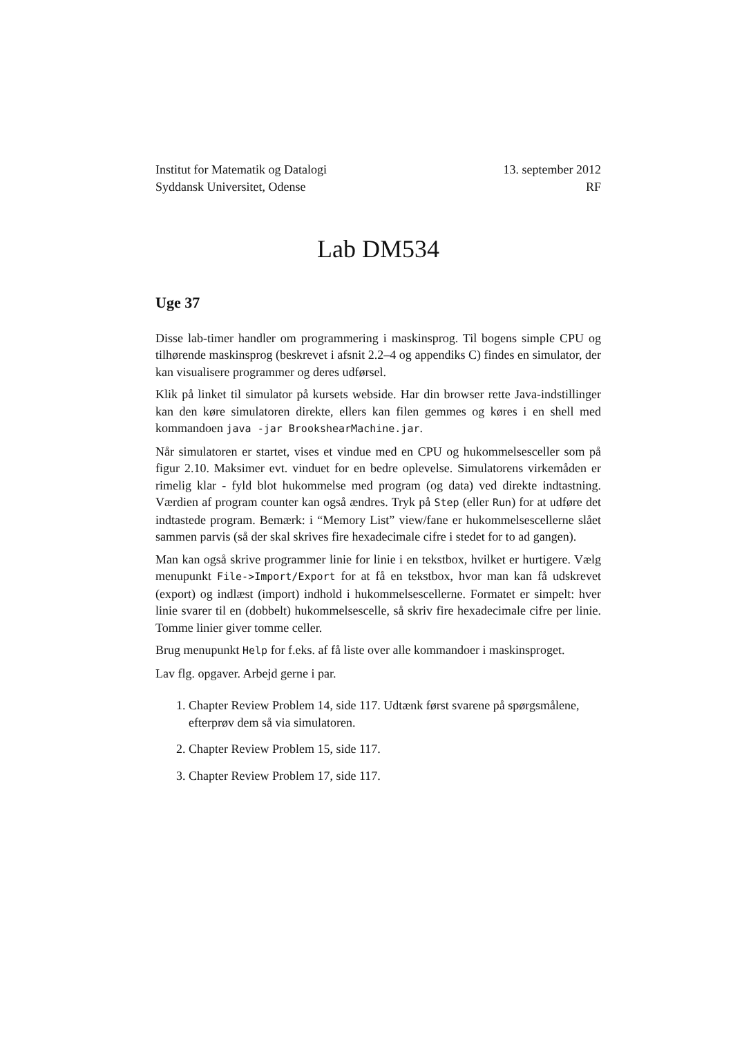Institut for Matematik og Datalogi
Syddansk Universitet, Odense
13. september 2012
RF
Lab DM534
Uge 37
Disse lab-timer handler om programmering i maskinsprog. Til bogens simple CPU og tilhørende maskinsprog (beskrevet i afsnit 2.2–4 og appendiks C) findes en simulator, der kan visualisere programmer og deres udførsel.
Klik på linket til simulator på kursets webside. Har din browser rette Java-indstillinger kan den køre simulatoren direkte, ellers kan filen gemmes og køres i en shell med kommandoen java -jar BrookshearMachine.jar.
Når simulatoren er startet, vises et vindue med en CPU og hukommelsesceller som på figur 2.10. Maksimer evt. vinduet for en bedre oplevelse. Simulatorens virkemåden er rimelig klar - fyld blot hukommelse med program (og data) ved direkte indtastning. Værdien af program counter kan også ændres. Tryk på Step (eller Run) for at udføre det indtastede program. Bemærk: i “Memory List” view/fane er hukommelsescellerne slået sammen parvis (så der skal skrives fire hexadecimale cifre i stedet for to ad gangen).
Man kan også skrive programmer linie for linie i en tekstbox, hvilket er hurtigere. Vælg menupunkt File->Import/Export for at få en tekstbox, hvor man kan få udskrevet (export) og indlæst (import) indhold i hukommelsescellerne. Formatet er simpelt: hver linie svarer til en (dobbelt) hukommelsescelle, så skriv fire hexadecimale cifre per linie. Tomme linier giver tomme celler.
Brug menupunkt Help for f.eks. af få liste over alle kommandoer i maskinsproget.
Lav flg. opgaver. Arbejd gerne i par.
1. Chapter Review Problem 14, side 117. Udtænk først svarene på spørgsmålene, efterprøv dem så via simulatoren.
2. Chapter Review Problem 15, side 117.
3. Chapter Review Problem 17, side 117.